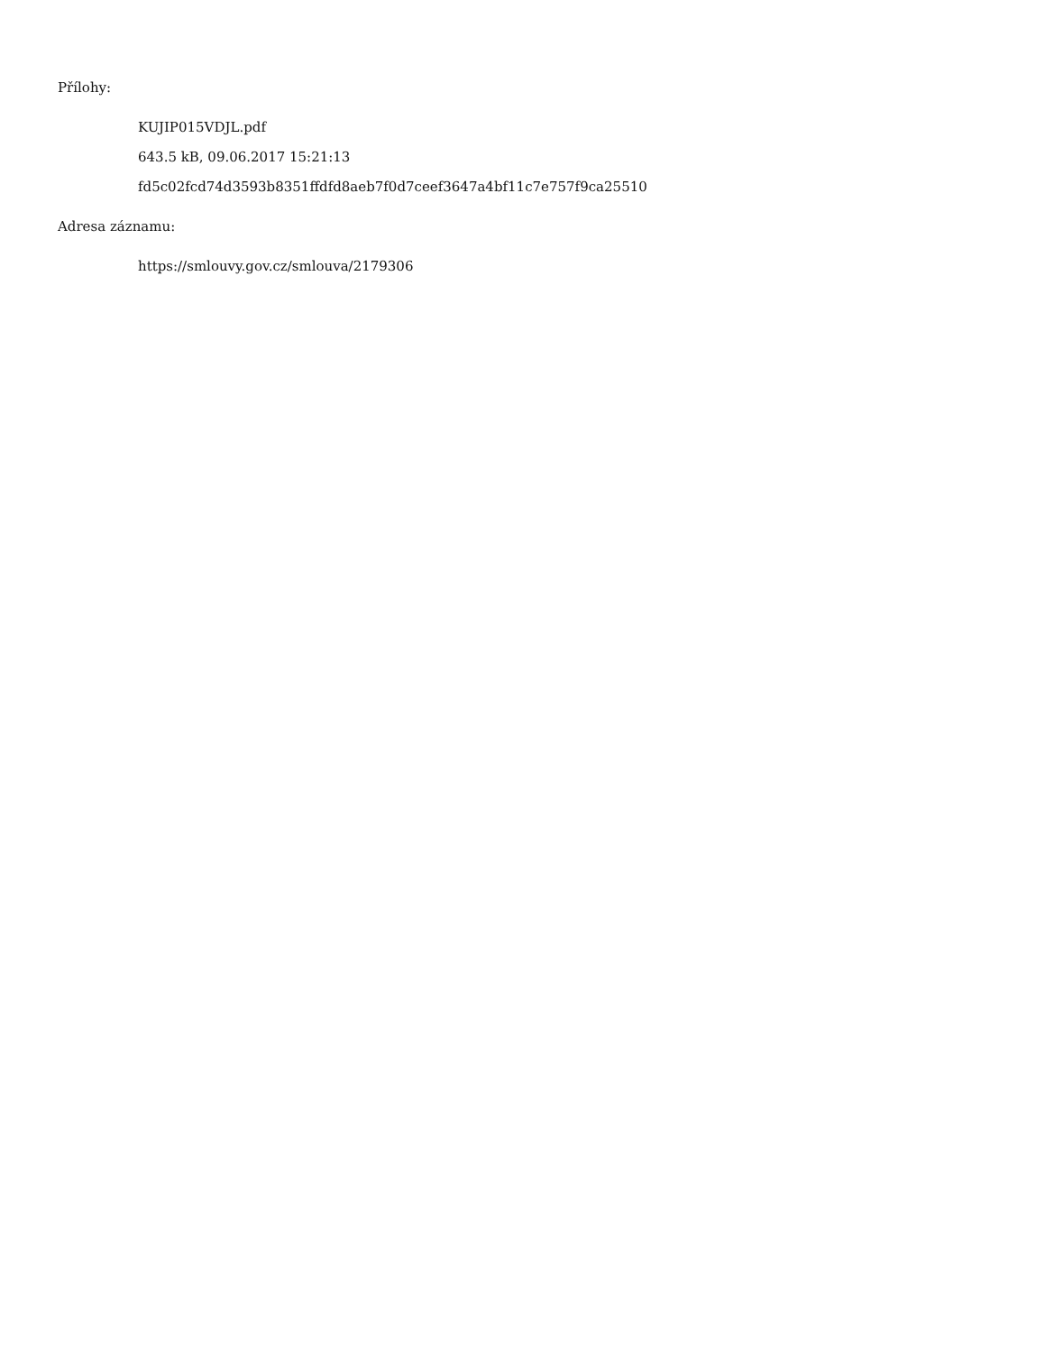Přílohy:
KUJIP015VDJL.pdf
643.5 kB, 09.06.2017 15:21:13
fd5c02fcd74d3593b8351ffdfd8aeb7f0d7ceef3647a4bf11c7e757f9ca25510
Adresa záznamu:
https://smlouvy.gov.cz/smlouva/2179306